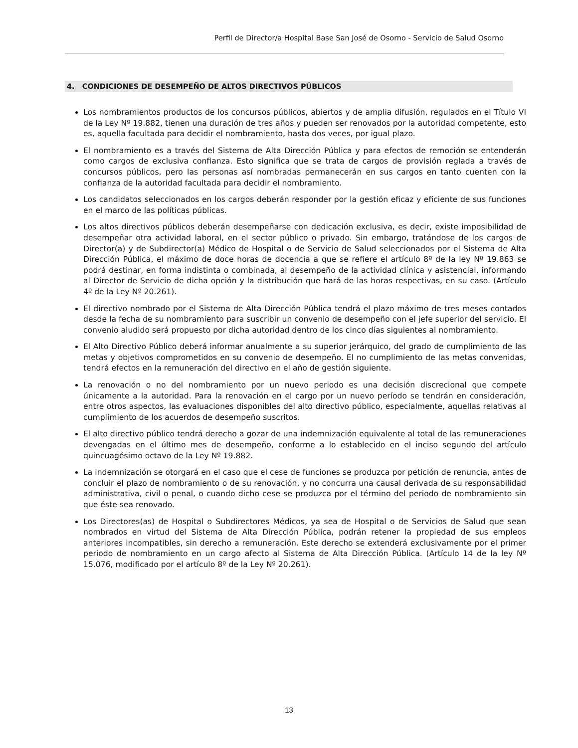Perfil de Director/a Hospital Base San José de Osorno - Servicio de Salud Osorno
4. CONDICIONES DE DESEMPEÑO DE ALTOS DIRECTIVOS PÚBLICOS
Los nombramientos productos de los concursos públicos, abiertos y de amplia difusión, regulados en el Título VI de la Ley Nº 19.882, tienen una duración de tres años y pueden ser renovados por la autoridad competente, esto es, aquella facultada para decidir el nombramiento, hasta dos veces, por igual plazo.
El nombramiento es a través del Sistema de Alta Dirección Pública y para efectos de remoción se entenderán como cargos de exclusiva confianza. Esto significa que se trata de cargos de provisión reglada a través de concursos públicos, pero las personas así nombradas permanecerán en sus cargos en tanto cuenten con la confianza de la autoridad facultada para decidir el nombramiento.
Los candidatos seleccionados en los cargos deberán responder por la gestión eficaz y eficiente de sus funciones en el marco de las políticas públicas.
Los altos directivos públicos deberán desempeñarse con dedicación exclusiva, es decir, existe imposibilidad de desempeñar otra actividad laboral, en el sector público o privado. Sin embargo, tratándose de los cargos de Director(a) y de Subdirector(a) Médico de Hospital o de Servicio de Salud seleccionados por el Sistema de Alta Dirección Pública, el máximo de doce horas de docencia a que se refiere el artículo 8º de la ley Nº 19.863 se podrá destinar, en forma indistinta o combinada, al desempeño de la actividad clínica y asistencial, informando al Director de Servicio de dicha opción y la distribución que hará de las horas respectivas, en su caso. (Artículo 4º de la Ley Nº 20.261).
El directivo nombrado por el Sistema de Alta Dirección Pública tendrá el plazo máximo de tres meses contados desde la fecha de su nombramiento para suscribir un convenio de desempeño con el jefe superior del servicio. El convenio aludido será propuesto por dicha autoridad dentro de los cinco días siguientes al nombramiento.
El Alto Directivo Público deberá informar anualmente a su superior jerárquico, del grado de cumplimiento de las metas y objetivos comprometidos en su convenio de desempeño. El no cumplimiento de las metas convenidas, tendrá efectos en la remuneración del directivo en el año de gestión siguiente.
La renovación o no del nombramiento por un nuevo periodo es una decisión discrecional que compete únicamente a la autoridad. Para la renovación en el cargo por un nuevo período se tendrán en consideración, entre otros aspectos, las evaluaciones disponibles del alto directivo público, especialmente, aquellas relativas al cumplimiento de los acuerdos de desempeño suscritos.
El alto directivo público tendrá derecho a gozar de una indemnización equivalente al total de las remuneraciones devengadas en el último mes de desempeño, conforme a lo establecido en el inciso segundo del artículo quincuagésimo octavo de la Ley Nº 19.882.
La indemnización se otorgará en el caso que el cese de funciones se produzca por petición de renuncia, antes de concluir el plazo de nombramiento o de su renovación, y no concurra una causal derivada de su responsabilidad administrativa, civil o penal, o cuando dicho cese se produzca por el término del periodo de nombramiento sin que éste sea renovado.
Los Directores(as) de Hospital o Subdirectores Médicos, ya sea de Hospital o de Servicios de Salud que sean nombrados en virtud del Sistema de Alta Dirección Pública, podrán retener la propiedad de sus empleos anteriores incompatibles, sin derecho a remuneración. Este derecho se extenderá exclusivamente por el primer periodo de nombramiento en un cargo afecto al Sistema de Alta Dirección Pública. (Artículo 14 de la ley Nº 15.076, modificado por el artículo 8º de la Ley Nº 20.261).
13